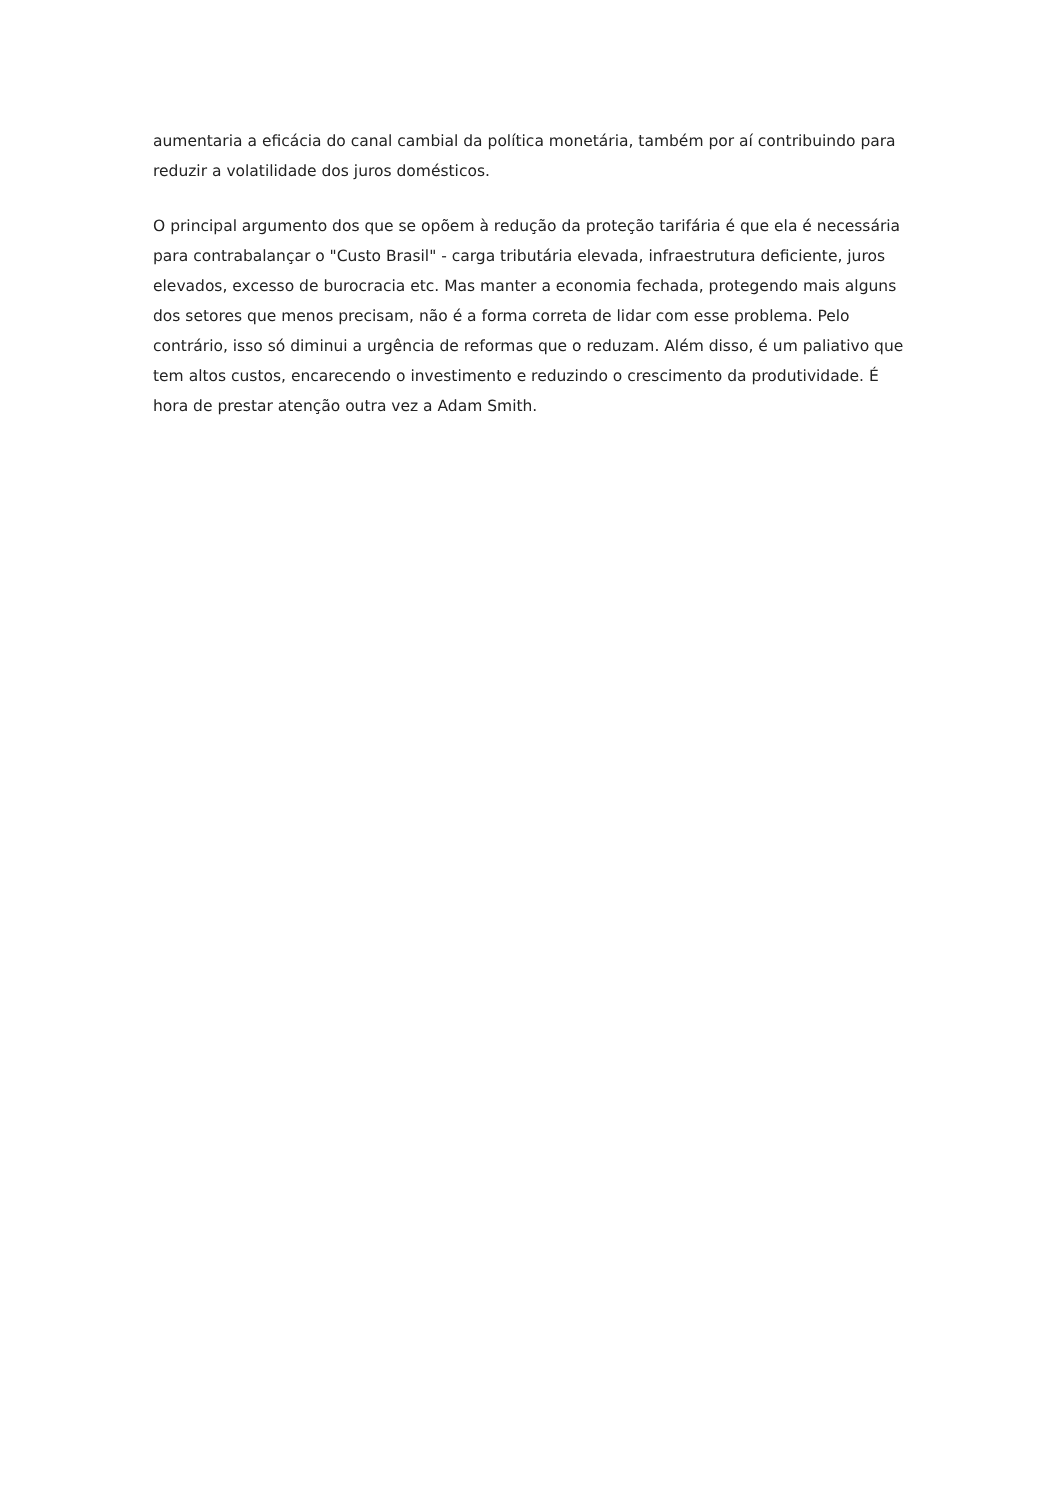aumentaria a eficácia do canal cambial da política monetária, também por aí contribuindo para reduzir a volatilidade dos juros domésticos.
O principal argumento dos que se opõem à redução da proteção tarifária é que ela é necessária para contrabalançar o "Custo Brasil" - carga tributária elevada, infraestrutura deficiente, juros elevados, excesso de burocracia etc. Mas manter a economia fechada, protegendo mais alguns dos setores que menos precisam, não é a forma correta de lidar com esse problema. Pelo contrário, isso só diminui a urgência de reformas que o reduzam. Além disso, é um paliativo que tem altos custos, encarecendo o investimento e reduzindo o crescimento da produtividade. É hora de prestar atenção outra vez a Adam Smith.